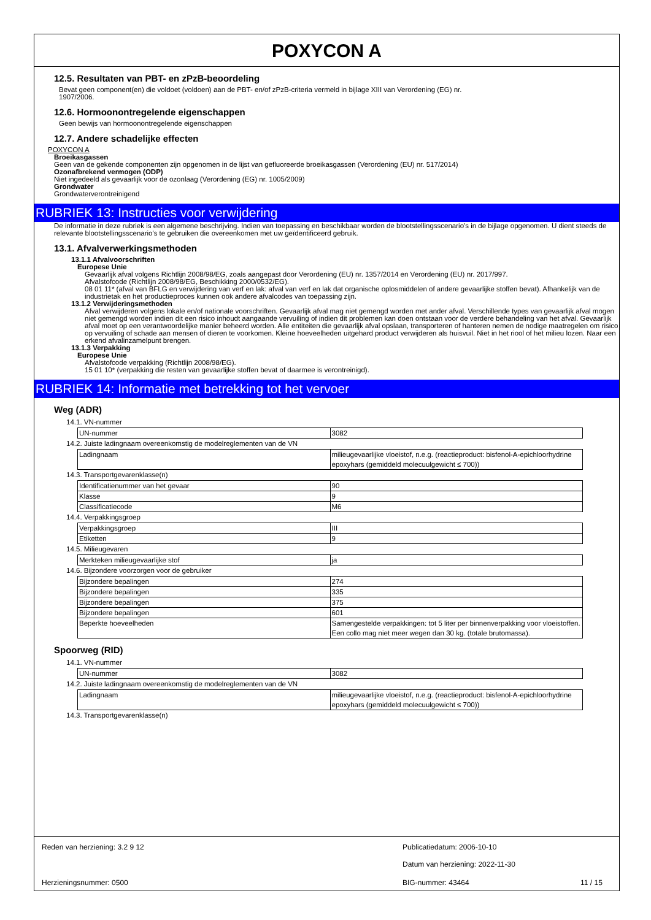POXYCON A
12.5. Resultaten van PBT- en zPzB-beoordeling
Bevat geen component(en) die voldoet (voldoen) aan de PBT- en/of zPzB-criteria vermeld in bijlage XIII van Verordening (EG) nr.
1907/2006.
12.6. Hormoonontregelende eigenschappen
Geen bewijs van hormoonontregelende eigenschappen
12.7. Andere schadelijke effecten
POXYCON A
Broeikasgassen
Geen van de gekende componenten zijn opgenomen in de lijst van gefluoreerde broeikasgassen (Verordening (EU) nr. 517/2014)
Ozonafbrekend vermogen (ODP)
Niet ingedeeld als gevaarlijk voor de ozonlaag (Verordening (EG) nr. 1005/2009)
Grondwater
Grondwaterverontreinigend
RUBRIEK 13: Instructies voor verwijdering
De informatie in deze rubriek is een algemene beschrijving. Indien van toepassing en beschikbaar worden de blootstellingsscenario's in de bijlage opgenomen. U dient steeds de relevante blootstellingsscenario's te gebruiken die overeenkomen met uw geïdentificeerd gebruik.
13.1. Afvalverwerkingsmethoden
13.1.1 Afvalvoorschriften
Europese Unie
Gevaarlijk afval volgens Richtlijn 2008/98/EG, zoals aangepast door Verordening (EU) nr. 1357/2014 en Verordening (EU) nr. 2017/997.
Afvalstofcode (Richtlijn 2008/98/EG, Beschikking 2000/0532/EG).
08 01 11* (afval van BFLG en verwijdering van verf en lak: afval van verf en lak dat organische oplosmiddelen of andere gevaarlijke stoffen bevat). Afhankelijk van de industrietak en het productieproces kunnen ook andere afvalcodes van toepassing zijn.
13.1.2 Verwijderingsmethoden
Afval verwijderen volgens lokale en/of nationale voorschriften. Gevaarlijk afval mag niet gemengd worden met ander afval. Verschillende types van gevaarlijk afval mogen niet gemengd worden indien dit een risico inhoudt aangaande vervuiling of indien dit problemen kan doen ontstaan voor de verdere behandeling van het afval. Gevaarlijk afval moet op een verantwoordelijke manier beheerd worden. Alle entiteiten die gevaarlijk afval opslaan, transporteren of hanteren nemen de nodige maatregelen om risico op vervuiling of schade aan mensen of dieren te voorkomen. Kleine hoeveelheden uitgehard product verwijderen als huisvuil. Niet in het riool of het milieu lozen. Naar een erkend afvalinzamelpunt brengen.
13.1.3 Verpakking
Europese Unie
Afvalstofcode verpakking (Richtlijn 2008/98/EG).
15 01 10* (verpakking die resten van gevaarlijke stoffen bevat of daarmee is verontreinigd).
RUBRIEK 14: Informatie met betrekking tot het vervoer
Weg (ADR)
14.1. VN-nummer
| UN-nummer | 3082 |
14.2. Juiste ladingnaam overeenkomstig de modelreglementen van de VN
| Ladingnaam | milieugevaarlijke vloeistof, n.e.g. (reactieproduct: bisfenol-A-epichloorhydrine epoxyhars (gemiddeld molecuulgewicht ≤ 700)) |
14.3. Transportgevarenklasse(n)
| Identificatienummer van het gevaar | 90 |
| Klasse | 9 |
| Classificatiecode | M6 |
14.4. Verpakkingsgroep
| Verpakkingsgroep | III |
| Etiketten | 9 |
14.5. Milieugevaren
| Merkteken milieugevaarlijke stof | ja |
14.6. Bijzondere voorzorgen voor de gebruiker
| Bijzondere bepalingen | 274 |
| Bijzondere bepalingen | 335 |
| Bijzondere bepalingen | 375 |
| Bijzondere bepalingen | 601 |
| Beperkte hoeveelheden | Samengestelde verpakkingen: tot 5 liter per binnenverpakking voor vloeistoffen. Een collo mag niet meer wegen dan 30 kg. (totale brutomassa). |
Spoorweg (RID)
14.1. VN-nummer
| UN-nummer | 3082 |
14.2. Juiste ladingnaam overeenkomstig de modelreglementen van de VN
| Ladingnaam | milieugevaarlijke vloeistof, n.e.g. (reactieproduct: bisfenol-A-epichloorhydrine epoxyhars (gemiddeld molecuulgewicht ≤ 700)) |
14.3. Transportgevarenklasse(n)
Reden van herziening: 3.2 9 12 Publicatiedatum: 2006-10-10
Datum van herziening: 2022-11-30
Herzieningsnummer: 0500 BIG-nummer: 43464 11 / 15